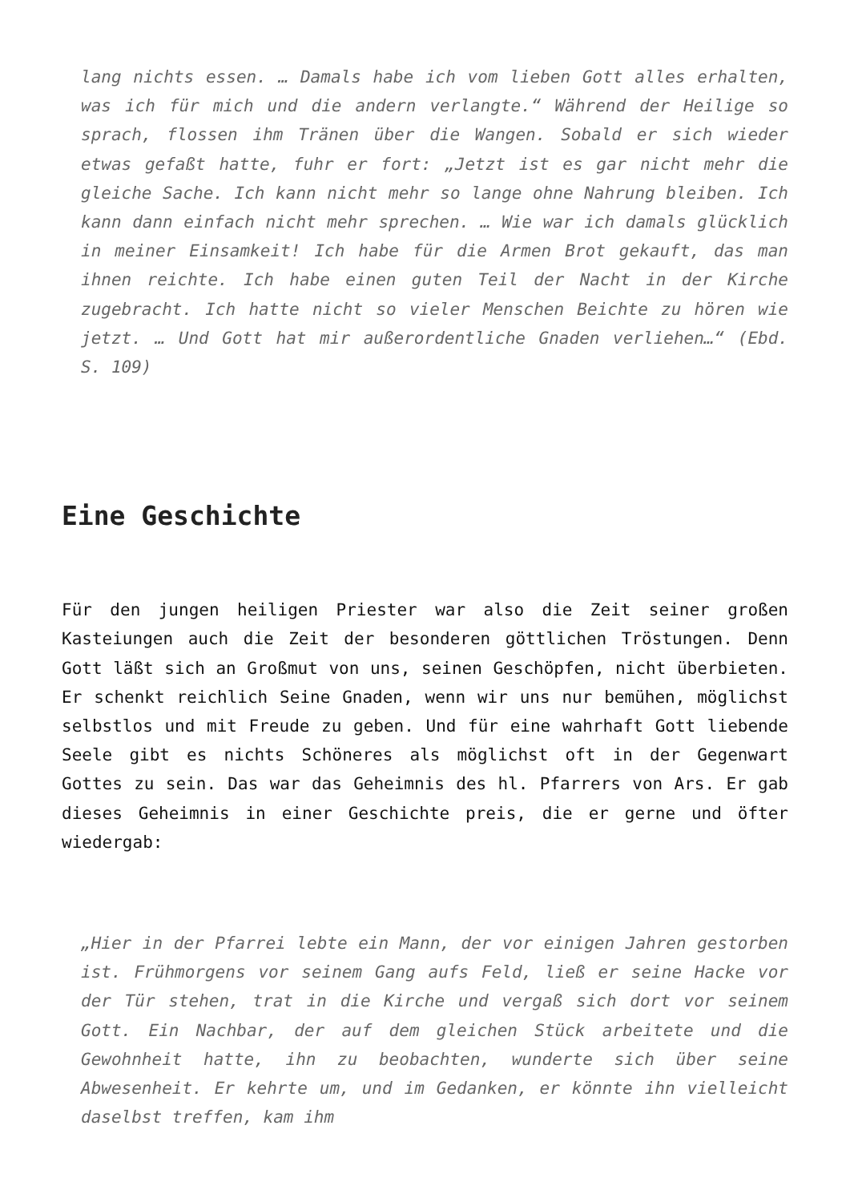lang nichts essen. … Damals habe ich vom lieben Gott alles erhalten, was ich für mich und die andern verlangte.“ Während der Heilige so sprach, flossen ihm Tränen über die Wangen. Sobald er sich wieder etwas gefaßt hatte, fuhr er fort: „Jetzt ist es gar nicht mehr die gleiche Sache. Ich kann nicht mehr so lange ohne Nahrung bleiben. Ich kann dann einfach nicht mehr sprechen. … Wie war ich damals glücklich in meiner Einsamkeit! Ich habe für die Armen Brot gekauft, das man ihnen reichte. Ich habe einen guten Teil der Nacht in der Kirche zugebracht. Ich hatte nicht so vieler Menschen Beichte zu hören wie jetzt. … Und Gott hat mir außerordentliche Gnaden verliehen…“ (Ebd. S. 109)
Eine Geschichte
Für den jungen heiligen Priester war also die Zeit seiner großen Kasteiungen auch die Zeit der besonderen göttlichen Tröstungen. Denn Gott läßt sich an Großmut von uns, seinen Geschöpfen, nicht überbieten. Er schenkt reichlich Seine Gnaden, wenn wir uns nur bemühen, möglichst selbstlos und mit Freude zu geben. Und für eine wahrhaft Gott liebende Seele gibt es nichts Schöneres als möglichst oft in der Gegenwart Gottes zu sein. Das war das Geheimnis des hl. Pfarrers von Ars. Er gab dieses Geheimnis in einer Geschichte preis, die er gerne und öfter wiedergab:
„Hier in der Pfarrei lebte ein Mann, der vor einigen Jahren gestorben ist. Frühmorgens vor seinem Gang aufs Feld, ließ er seine Hacke vor der Tür stehen, trat in die Kirche und vergaß sich dort vor seinem Gott. Ein Nachbar, der auf dem gleichen Stück arbeitete und die Gewohnheit hatte, ihn zu beobachten, wunderte sich über seine Abwesenheit. Er kehrte um, und im Gedanken, er könnte ihn vielleicht daselbst treffen, kam ihm